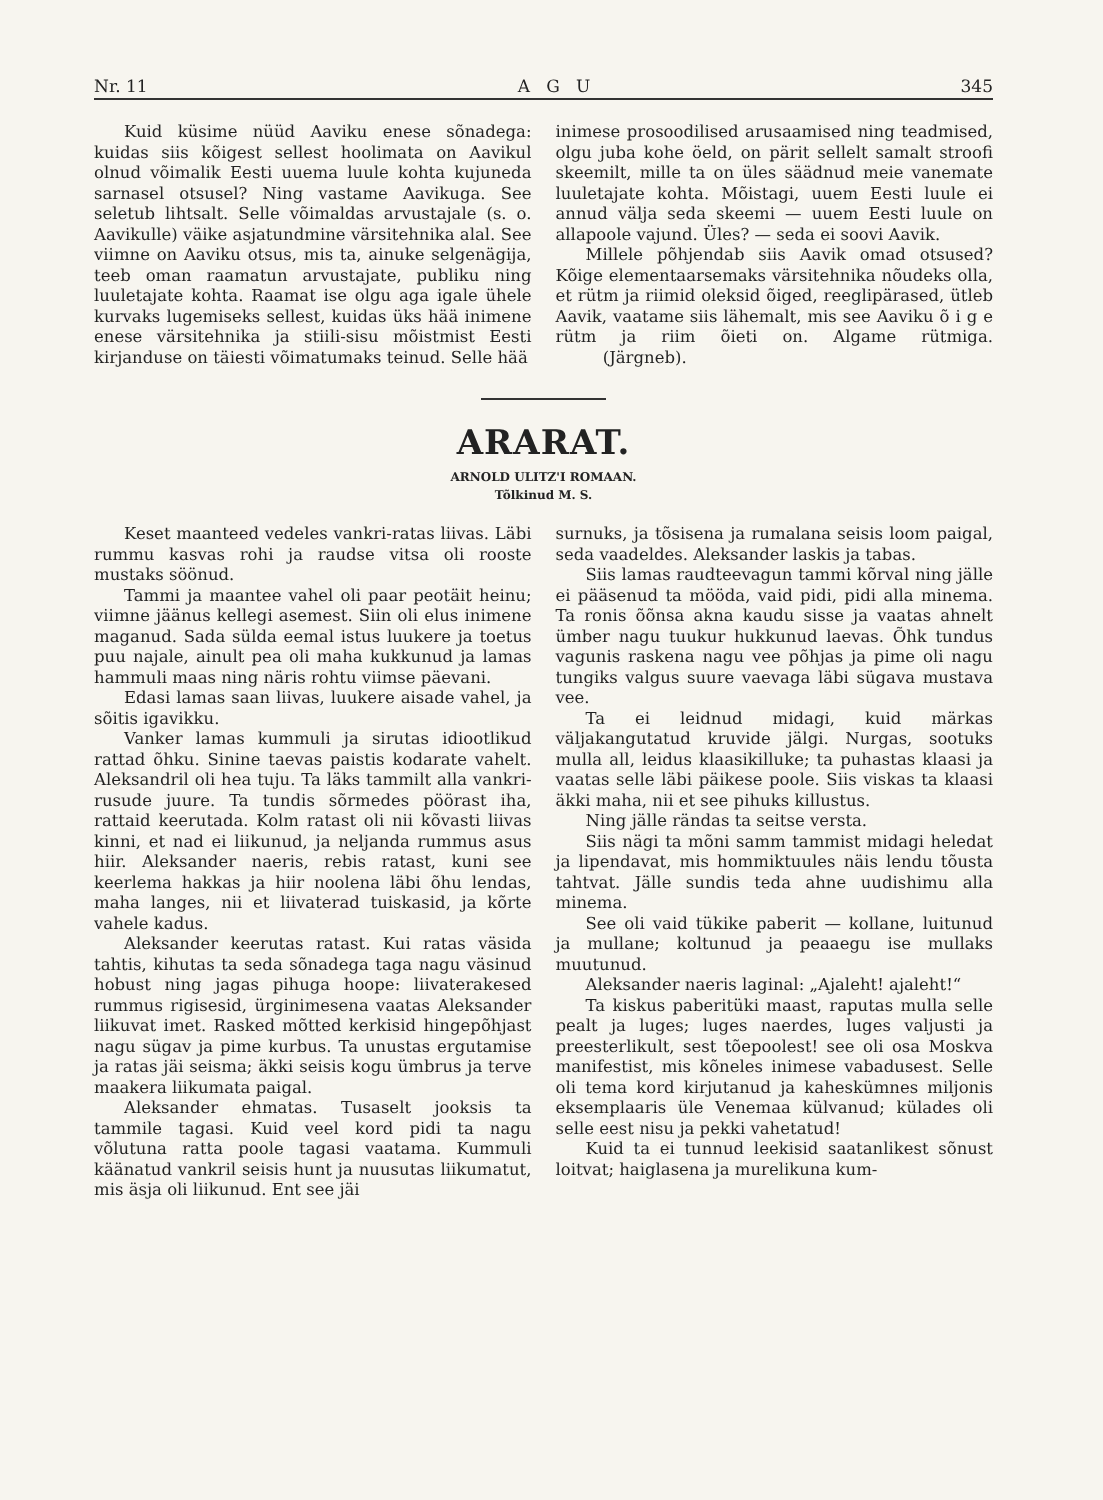Nr. 11 A G U 345
Kuid küsime nüüd Aaviku enese sõnadega: kuidas siis kõigest sellest hoolimata on Aavikul olnud võimalik Eesti uuema luule kohta kujuneda sarnasel otsusel? Ning vastame Aavikuga. See seletub lihtsalt. Selle võimaldas arvustajale (s. o. Aavikulle) väike asjatundmine värsitehnika alal. See viimne on Aaviku otsus, mis ta, ainuke selgenägija, teeb oman raamatun arvustajate, publiku ning luuletajate kohta. Raamat ise olgu aga igale ühele kurvaks lugemiseks sellest, kuidas üks hää inimene enese värsitehnika ja stiili-sisu mõistmist Eesti kirjanduse on täiesti võimatumaks teinud. Selle hää
inimese prosoodilised arusaamised ning teadmised, olgu juba kohe öeld, on pärit sellelt samalt stroofi skeemilt, mille ta on üles säädnud meie vanemate luuletajate kohta. Mõistagi, uuem Eesti luule ei annud välja seda skeemi — uuem Eesti luule on allapoole vajund. Üles? — seda ei soovi Aavik.
Millele põhjendab siis Aavik omad otsused? Kõige elementaarsemaks värsitehnika nõudeks olla, et rütm ja riimid oleksid õiged, reeglipärased, ütleb Aavik, vaatame siis lähemalt, mis see Aaviku õ i g e rütm ja riim õieti on. Algame rütmiga. (Järgneb).
ARARAT.
ARNOLD ULITZ'I ROMAAN.
Tõlkinud M. S.
Keset maanteed vedeles vankri-ratas liivas. Läbi rummu kasvas rohi ja raudse vitsa oli rooste mustaks söönud.
Tammi ja maantee vahel oli paar peotäit heinu; viimne jäänus kellegi asemest. Siin oli elus inimene maganud. Sada sülda eemal istus luukere ja toetus puu najale, ainult pea oli maha kukkunud ja lamas hammuli maas ning näris rohtu viimse päevani.
Edasi lamas saan liivas, luukere aisade vahel, ja sõitis igavikku.
Vanker lamas kummuli ja sirutas idiootlikud rattad õhku. Sinine taevas paistis kodarate vahelt. Aleksandril oli hea tuju. Ta läks tammilt alla vankri-rusude juure. Ta tundis sõrmedes pöörast iha, rattaid keerutada. Kolm ratast oli nii kõvasti liivas kinni, et nad ei liikunud, ja neljanda rummus asus hiir. Aleksander naeris, rebis ratast, kuni see keerlema hakkas ja hiir noolena läbi õhu lendas, maha langes, nii et liivaterad tuiskasid, ja kõrte vahele kadus.
Aleksander keerutas ratast. Kui ratas väsida tahtis, kihutas ta seda sõnadega taga nagu väsinud hobust ning jagas pihuga hoope: liivaterakesed rummus rigisesid, ürginimesena vaatas Aleksander liikuvat imet. Rasked mõtted kerkisid hingepõhjast nagu sügav ja pime kurbus. Ta unustas ergutamise ja ratas jäi seisma; äkki seisis kogu ümbrus ja terve maakera liikumata paigal.
Aleksander ehmatas. Tusaselt jooksis ta tammile tagasi. Kuid veel kord pidi ta nagu võlutuna ratta poole tagasi vaatama. Kummuli käänatud vankril seisis hunt ja nuusutas liikumatut, mis äsja oli liikunud. Ent see jäi
surnuks, ja tõsisena ja rumalana seisis loom paigal, seda vaadeldes. Aleksander laskis ja tabas.
Siis lamas raudteevagun tammi kõrval ning jälle ei pääsenud ta mööda, vaid pidi, pidi alla minema. Ta ronis õõnsa akna kaudu sisse ja vaatas ahnelt ümber nagu tuukur hukkunud laevas. Õhk tundus vagunis raskena nagu vee põhjas ja pime oli nagu tungiks valgus suure vaevaga läbi sügava mustava vee.
Ta ei leidnud midagi, kuid märkas väljakangutatud kruvide jälgi. Nurgas, sootuks mulla all, leidus klaasikilluke; ta puhastas klaasi ja vaatas selle läbi päikese poole. Siis viskas ta klaasi äkki maha, nii et see pihuks killustus.
Ning jälle rändas ta seitse versta.
Siis nägi ta mõni samm tammist midagi heledat ja lipendavat, mis hommiktuules näis lendu tõusta tahtvat. Jälle sundis teda ahne uudishimu alla minema.
See oli vaid tükike paberit — kollane, luitunud ja mullane; koltunud ja peaaegu ise mullaks muutunud.
Aleksander naeris laginal: „Ajaleht! ajaleht!“
Ta kiskus paberitüki maast, raputas mulla selle pealt ja luges; luges naerdes, luges valjusti ja preesterlikult, sest tõepoolest! see oli osa Moskva manifestist, mis kõneles inimese vabadusest. Selle oli tema kord kirjutanud ja kaheskümnes miljonis eksemplaaris üle Venemaa külvanud; külades oli selle eest nisu ja pekki vahetatud!
Kuid ta ei tunnud leekisid saatanlikest sõnust loitvat; haiglasena ja murelikuna kum-